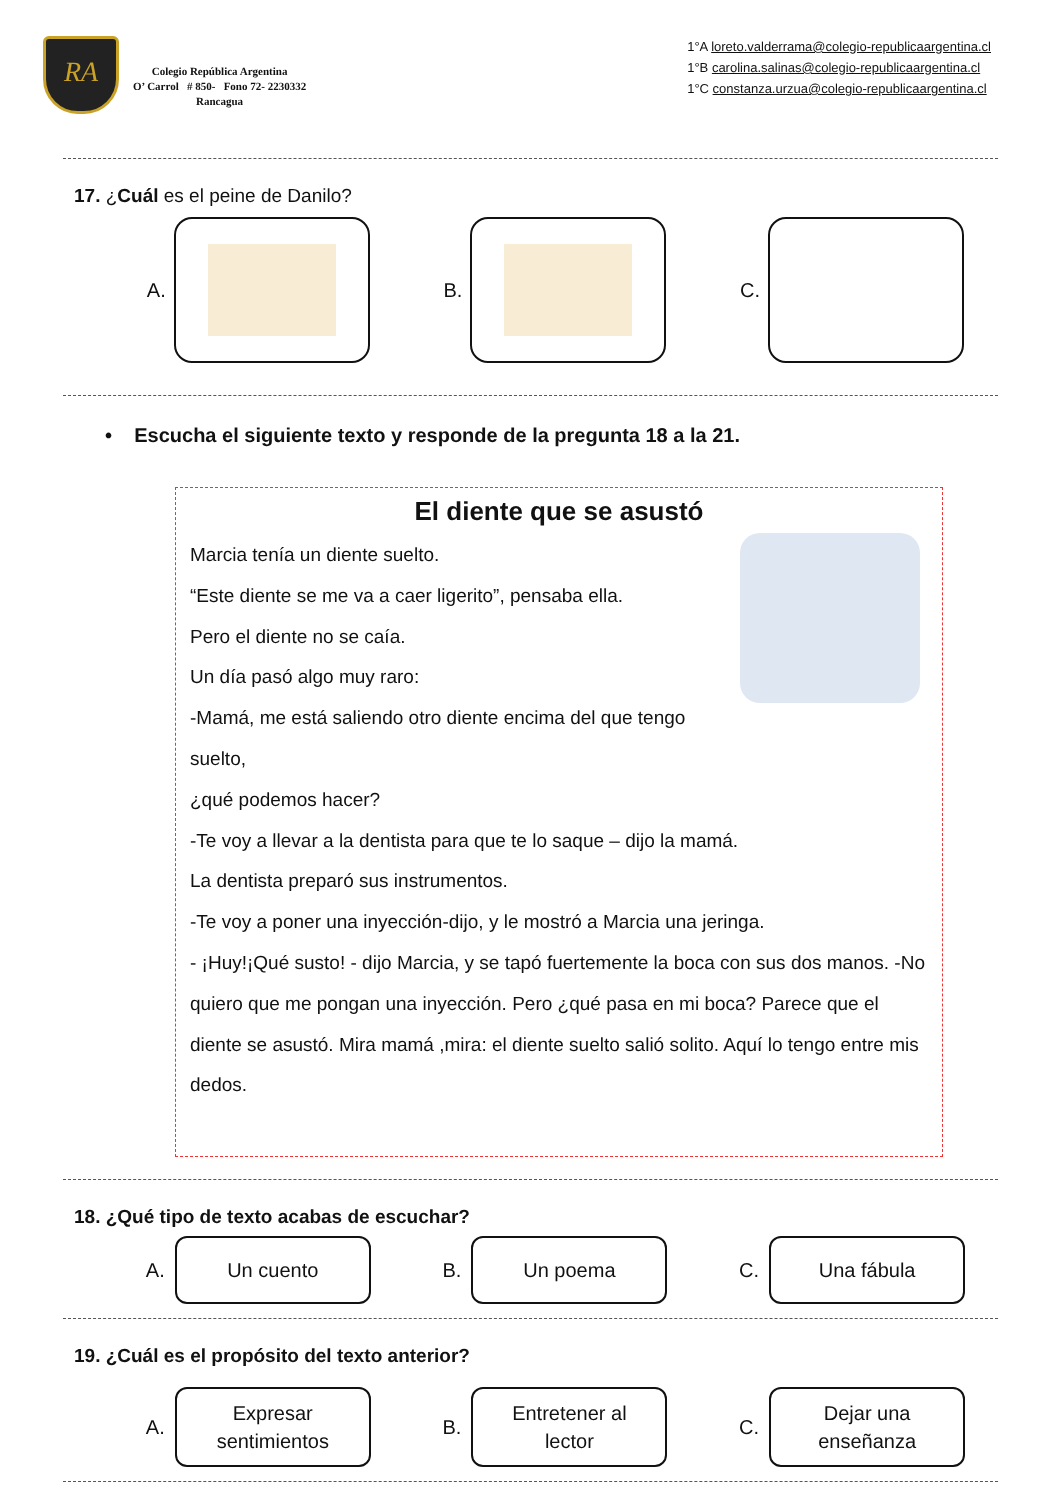RA
Colegio República Argentina
O’ Carrol # 850- Fono 72- 2230332
Rancagua
1°A loreto.valderrama@colegio-republicaargentina.cl
1°B carolina.salinas@colegio-republicaargentina.cl
1°C constanza.urzua@colegio-republicaargentina.cl
17. ¿Cuál es el peine de Danilo?
A. B. C.
• Escucha el siguiente texto y responde de la pregunta 18 a la 21.
El diente que se asustó
Marcia tenía un diente suelto.
“Este diente se me va a caer ligerito”, pensaba ella.
Pero el diente no se caía.
Un día pasó algo muy raro:
-Mamá, me está saliendo otro diente encima del que tengo suelto,
¿qué podemos hacer?
-Te voy a llevar a la dentista para que te lo saque – dijo la mamá.
La dentista preparó sus instrumentos.
-Te voy a poner una inyección-dijo, y le mostró a Marcia una jeringa.
- ¡Huy!¡Qué susto! - dijo Marcia, y se tapó fuertemente la boca con sus dos manos. -No quiero que me pongan una inyección. Pero ¿qué pasa en mi boca? Parece que el diente se asustó. Mira mamá ,mira: el diente suelto salió solito. Aquí lo tengo entre mis dedos.
18. ¿Qué tipo de texto acabas de escuchar?
A.
Un cuento
B.
Un poema
C.
Una fábula
19. ¿Cuál es el propósito del texto anterior?
A.
Expresar
sentimientos
B.
Entretener al
lector
C.
Dejar una
enseñanza